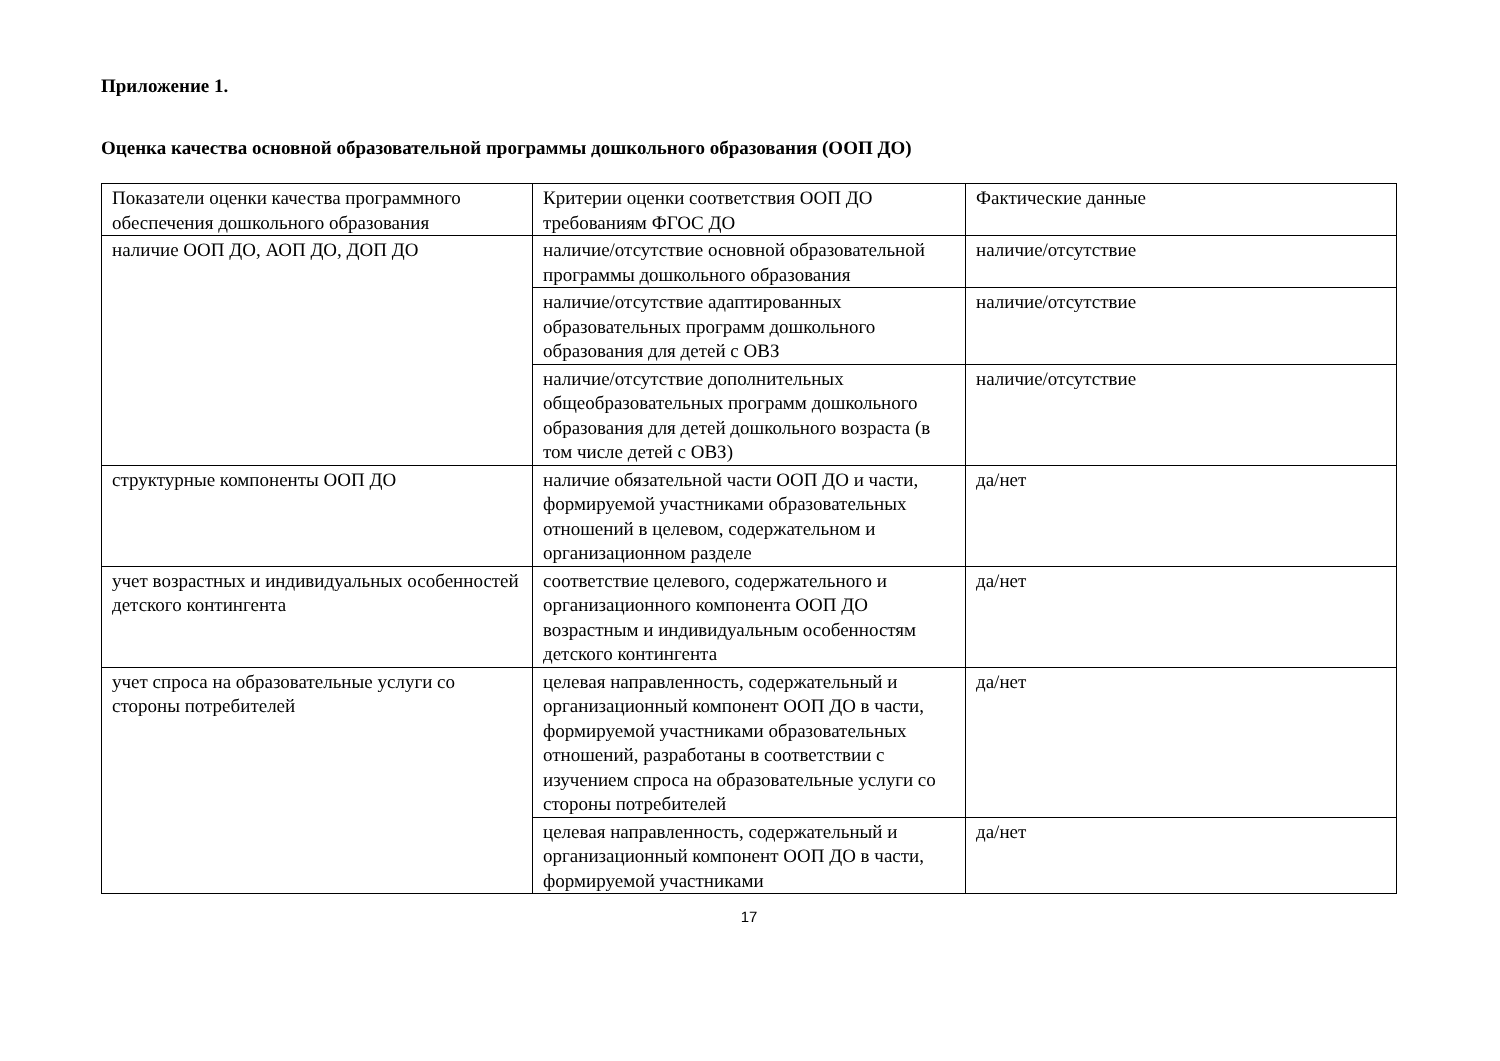Приложение 1.
Оценка качества основной образовательной программы дошкольного образования (ООП ДО)
| Показатели оценки качества программного обеспечения дошкольного образования | Критерии оценки соответствия ООП ДО требованиям ФГОС ДО | Фактические данные |
| наличие ООП ДО, АОП ДО, ДОП ДО | наличие/отсутствие основной образовательной программы дошкольного образования | наличие/отсутствие |
| | наличие/отсутствие адаптированных образовательных программ дошкольного образования для детей с ОВЗ | наличие/отсутствие |
| | наличие/отсутствие дополнительных общеобразовательных программ дошкольного образования для детей дошкольного возраста (в том числе детей с ОВЗ) | наличие/отсутствие |
| структурные компоненты ООП ДО | наличие обязательной части ООП ДО и части, формируемой участниками образовательных отношений в целевом, содержательном и организационном разделе | да/нет |
| учет возрастных и индивидуальных особенностей детского контингента | соответствие целевого, содержательного и организационного компонента ООП ДО возрастным и индивидуальным особенностям детского контингента | да/нет |
| учет спроса на образовательные услуги со стороны потребителей | целевая направленность, содержательный и организационный компонент ООП ДО в части, формируемой участниками образовательных отношений, разработаны в соответствии с изучением спроса на образовательные услуги со стороны потребителей | да/нет |
| | целевая направленность, содержательный и организационный компонент ООП ДО в части, формируемой участниками | да/нет |
17